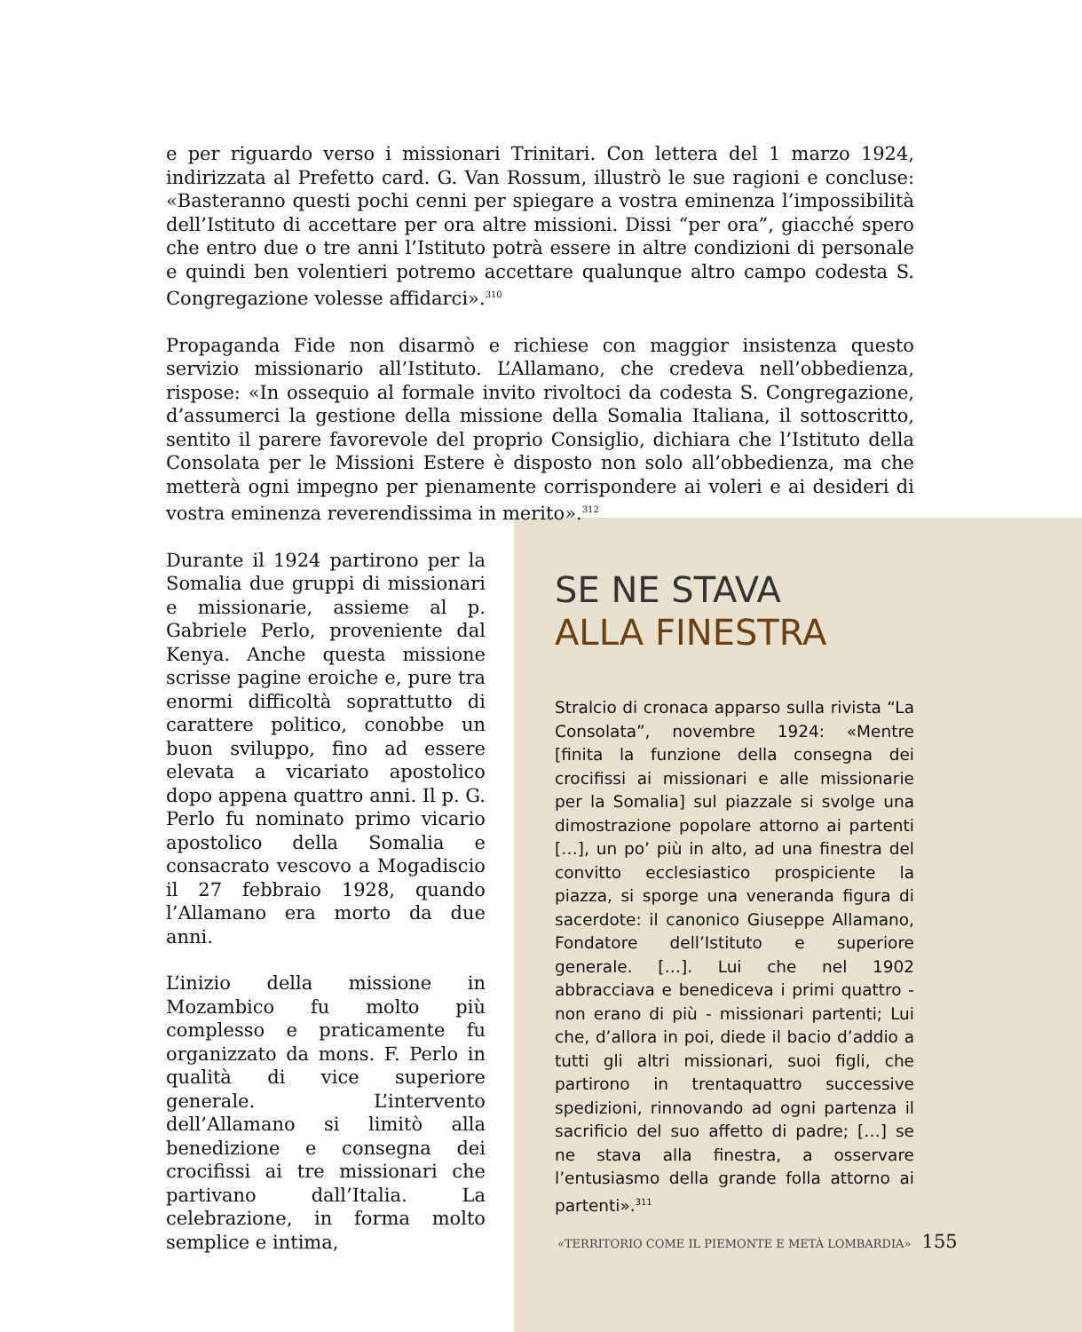e per riguardo verso i missionari Trinitari. Con lettera del 1 marzo 1924, indirizzata al Prefetto card. G. Van Rossum, illustrò le sue ragioni e concluse: «Basteranno questi pochi cenni per spiegare a vostra eminenza l’impossibilità dell’Istituto di accettare per ora altre missioni. Dissi “per ora”, giacché spero che entro due o tre anni l’Istituto potrà essere in altre condizioni di personale e quindi ben volentieri potremo accettare qualunque altro campo codesta S. Congregazione volesse affidarci».<sup>310</sup>
Propaganda Fide non disarmò e richiese con maggior insistenza questo servizio missionario all’Istituto. L’Allamano, che credeva nell’obbedienza, rispose: «In ossequio al formale invito rivoltoci da codesta S. Congregazione, d’assumerci la gestione della missione della Somalia Italiana, il sottoscritto, sentito il parere favorevole del proprio Consiglio, dichiara che l’Istituto della Consolata per le Missioni Estere è disposto non solo all’obbedienza, ma che metterà ogni impegno per pienamente corrispondere ai voleri e ai desideri di vostra eminenza reverendissima in merito».<sup>312</sup>
Durante il 1924 partirono per la Somalia due gruppi di missionari e missionarie, assieme al p. Gabriele Perlo, proveniente dal Kenya. Anche questa missione scrisse pagine eroiche e, pure tra enormi difficoltà soprattutto di carattere politico, conobbe un buon sviluppo, fino ad essere elevata a vicariato apostolico dopo appena quattro anni. Il p. G. Perlo fu nominato primo vicario apostolico della Somalia e consacrato vescovo a Mogadiscio il 27 febbraio 1928, quando l’Allamano era morto da due anni.
L’inizio della missione in Mozambico fu molto più complesso e praticamente fu organizzato da mons. F. Perlo in qualità di vice superiore generale. L’intervento dell’Allamano si limitò alla benedizione e consegna dei crocifissi ai tre missionari che partivano dall’Italia. La celebrazione, in forma molto semplice e intima,
SE NE STAVA
ALLA FINESTRA
Stralcio di cronaca apparso sulla rivista “La Consolata”, novembre 1924: «Mentre [finita la funzione della consegna dei crocifissi ai missionari e alle missionarie per la Somalia] sul piazzale si svolge una dimostrazione popolare attorno ai partenti […], un po’ più in alto, ad una finestra del convitto ecclesiastico prospiciente la piazza, si sporge una veneranda figura di sacerdote: il canonico Giuseppe Allamano, Fondatore dell’Istituto e superiore generale. […]. Lui che nel 1902 abbracciava e benediceva i primi quattro - non erano di più - missionari partenti; Lui che, d’allora in poi, diede il bacio d’addio a tutti gli altri missionari, suoi figli, che partirono in trentaquattro successive spedizioni, rinnovando ad ogni partenza il sacrificio del suo affetto di padre; […] se ne stava alla finestra, a osservare l’entusiasmo della grande folla attorno ai partenti».<sup>311</sup>
«TERRITORIO COME IL PIEMONTE E METÀ LOMBARDIA» 155